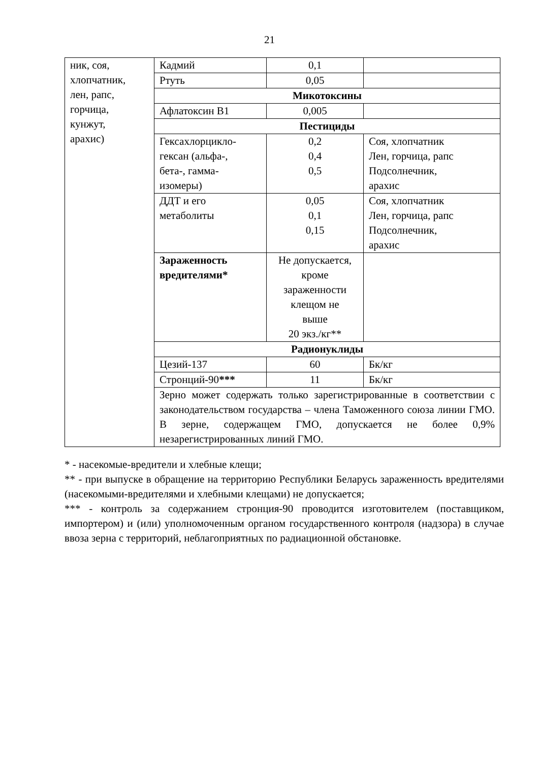21
| ник, соя, хлопчатник, лен, рапс, горчица, кунжут, арахис) | Кадмий | 0,1 | |
| | Ртуть | 0,05 | |
| | Микотоксины | | |
| | Афлатоксин В1 | 0,005 | |
| | Пестициды | | |
| | Гексахлорцикло- гексан (альфа-, бета-, гамма- изомеры) | 0,2 0,4 0,5 | Соя, хлопчатник Лен, горчица, рапс Подсолнечник, арахис |
| | ДДТ и его метаболиты | 0,05 0,1 0,15 | Соя, хлопчатник Лен, горчица, рапс Подсолнечник, арахис |
| | Зараженность вредителями* | Не допускается, кроме зараженности клещом не выше 20 экз./кг** | |
| | Радионуклиды | | |
| | Цезий-137 | 60 | Бк/кг |
| | Стронций-90 *** | 11 | Бк/кг |
| | Зерно может содержать только зарегистрированные в соответствии с законодательством государства – члена Таможенного союза линии ГМО. В зерне, содержащем ГМО, допускается не более 0,9% незарегистрированных линий ГМО. | | |
* - насекомые-вредители и хлебные клещи;
** - при выпуске в обращение на территорию Республики Беларусь зараженность вредителями (насекомыми-вредителями и хлебными клещами) не допускается;
*** - контроль за содержанием стронция-90 проводится изготовителем (поставщиком, импортером) и (или) уполномоченным органом государственного контроля (надзора) в случае ввоза зерна с территорий, неблагоприятных по радиационной обстановке.